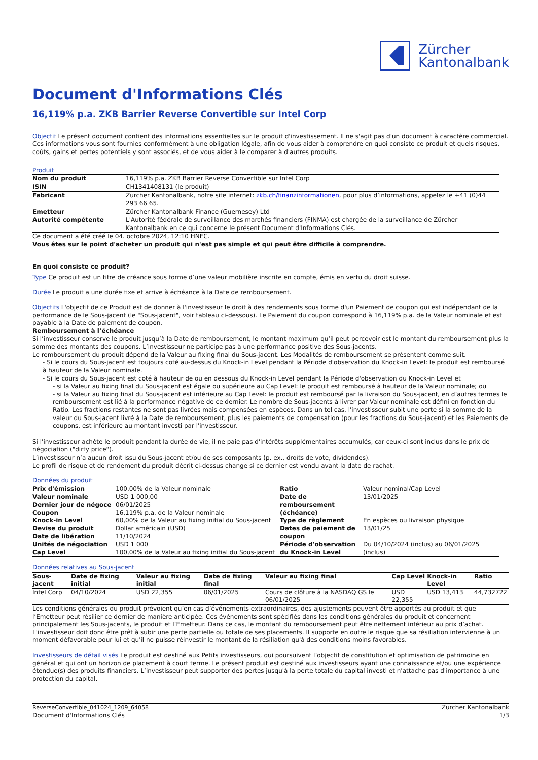Zürcher
Kantonalbank
Document d'Informations Clés
16,119% p.a. ZKB Barrier Reverse Convertible sur Intel Corp
Objectif Le présent document contient des informations essentielles sur le produit d'investissement. Il ne s'agit pas d'un document à caractère commercial. Ces informations vous sont fournies conformément à une obligation légale, afin de vous aider à comprendre en quoi consiste ce produit et quels risques, coûts, gains et pertes potentiels y sont associés, et de vous aider à le comparer à d'autres produits.
Produit
| Nom du produit | 16,119% p.a. ZKB Barrier Reverse Convertible sur Intel Corp |
| ISIN | CH1341408131 (le produit) |
| Fabricant | Zürcher Kantonalbank, notre site internet: zkb.ch/finanzinformationen , pour plus d’informations, appelez le +41 (0)44 293 66 65. |
| Emetteur | Zürcher Kantonalbank Finance (Guernesey) Ltd |
| Autorité compétente | L'Autorité fédérale de surveillance des marchés financiers (FINMA) est chargée de la surveillance de Zürcher Kantonalbank en ce qui concerne le présent Document d'Informations Clés. |
Ce document a été créé le 04. octobre 2024, 12:10 HNEC.
Vous êtes sur le point d'acheter un produit qui n'est pas simple et qui peut être difficile à comprendre.
En quoi consiste ce produit?
Type Ce produit est un titre de créance sous forme d’une valeur mobilière inscrite en compte, émis en vertu du droit suisse.
Durée Le produit a une durée fixe et arrive à échéance à la Date de remboursement.
Objectifs L'objectif de ce Produit est de donner à l'investisseur le droit à des rendements sous forme d'un Paiement de coupon qui est indépendant de la performance de le Sous-jacent (le "Sous-jacent", voir tableau ci-dessous). Le Paiement du coupon correspond à 16,119% p.a. de la Valeur nominale et est payable à la Date de paiement de coupon.
Remboursement à l’échéance
Si l’investisseur conserve le produit jusqu’à la Date de remboursement, le montant maximum qu’il peut percevoir est le montant du remboursement plus la somme des montants des coupons. L’investisseur ne participe pas à une performance positive des Sous-jacents.
Le remboursement du produit dépend de la Valeur au fixing final du Sous-jacent. Les Modalités de remboursement se présentent comme suit.
- Si le cours du Sous-jacent est toujours coté au-dessus du Knock-in Level pendant la Période d'observation du Knock-in Level: le produit est remboursé à hauteur de la Valeur nominale.
- Si le cours du Sous-jacent est coté à hauteur de ou en dessous du Knock-in Level pendant la Période d'observation du Knock-in Level et
- si la Valeur au fixing final du Sous-jacent est égale ou supérieure au Cap Level: le produit est remboursé à hauteur de la Valeur nominale; ou
- si la Valeur au fixing final du Sous-jacent est inférieure au Cap Level: le produit est remboursé par la livraison du Sous-jacent, en d’autres termes le remboursement est lié à la performance négative de ce dernier. Le nombre de Sous-jacents à livrer par Valeur nominale est défini en fonction du Ratio. Les fractions restantes ne sont pas livrées mais compensées en espèces. Dans un tel cas, l'investisseur subit une perte si la somme de la valeur du Sous-jacent livré à la Date de remboursement, plus les paiements de compensation (pour les fractions du Sous-jacent) et les Paiements de coupons, est inférieure au montant investi par l'investisseur.
Si l'investisseur achète le produit pendant la durée de vie, il ne paie pas d'intérêts supplémentaires accumulés, car ceux-ci sont inclus dans le prix de négociation ("dirty price").
L’investisseur n’a aucun droit issu du Sous-jacent et/ou de ses composants (p. ex., droits de vote, dividendes).
Le profil de risque et de rendement du produit décrit ci-dessus change si ce dernier est vendu avant la date de rachat.
Données du produit
| Prix d'émission Valeur nominale Dernier jour de négoce Coupon Knock-in Level Devise du produit Date de libération Unités de négociation Cap Level | 100,00% de la Valeur nominale USD 1 000,00 06/01/2025 16,119% p.a. de la Valeur nominale 60,00% de la Valeur au fixing initial du Sous-jacent Dollar américain (USD) 11/10/2024 USD 1 000 100,00% de la Valeur au fixing initial du Sous-jacent | Ratio Date de remboursement (échéance) Type de règlement Dates de paiement de coupon Période d'observation du Knock-in Level | Valeur nominal/Cap Level 13/01/2025 En espèces ou livraison physique 13/01/25 Du 04/10/2024 (inclus) au 06/01/2025 (inclus) |
Données relatives au Sous-jacent
| Sous-jacent | Date de fixing initial | Valeur au fixing initial | Date de fixing final | Valeur au fixing final | Cap Level | Knock-in Level | Ratio |
| --- | --- | --- | --- | --- | --- | --- | --- |
| Intel Corp | 04/10/2024 | USD 22,355 | 06/01/2025 | Cours de clôture à la NASDAQ GS le 06/01/2025 | USD 22,355 | USD 13,413 | 44,732722 |
Les conditions générales du produit prévoient qu’en cas d’événements extraordinaires, des ajustements peuvent être apportés au produit et que l’Emetteur peut résilier ce dernier de manière anticipée. Ces événements sont spécifiés dans les conditions générales du produit et concernent principalement les Sous-jacents, le produit et l’Emetteur. Dans ce cas, le montant du remboursement peut être nettement inférieur au prix d’achat. L'investisseur doit donc être prêt à subir une perte partielle ou totale de ses placements. Il supporte en outre le risque que sa résiliation intervienne à un moment défavorable pour lui et qu'il ne puisse réinvestir le montant de la résiliation qu'à des conditions moins favorables.
Investisseurs de détail visés Le produit est destiné aux Petits investisseurs, qui poursuivent l’objectif de constitution et optimisation de patrimoine en général et qui ont un horizon de placement à court terme. Le présent produit est destiné aux investisseurs ayant une connaissance et/ou une expérience étendue(s) des produits financiers. L’investisseur peut supporter des pertes jusqu'à la perte totale du capital investi et n'attache pas d'importance à une protection du capital.
ReverseConvertible_041024_1209_64058
Document d'Informations Clés
Zürcher Kantonalbank
1/3